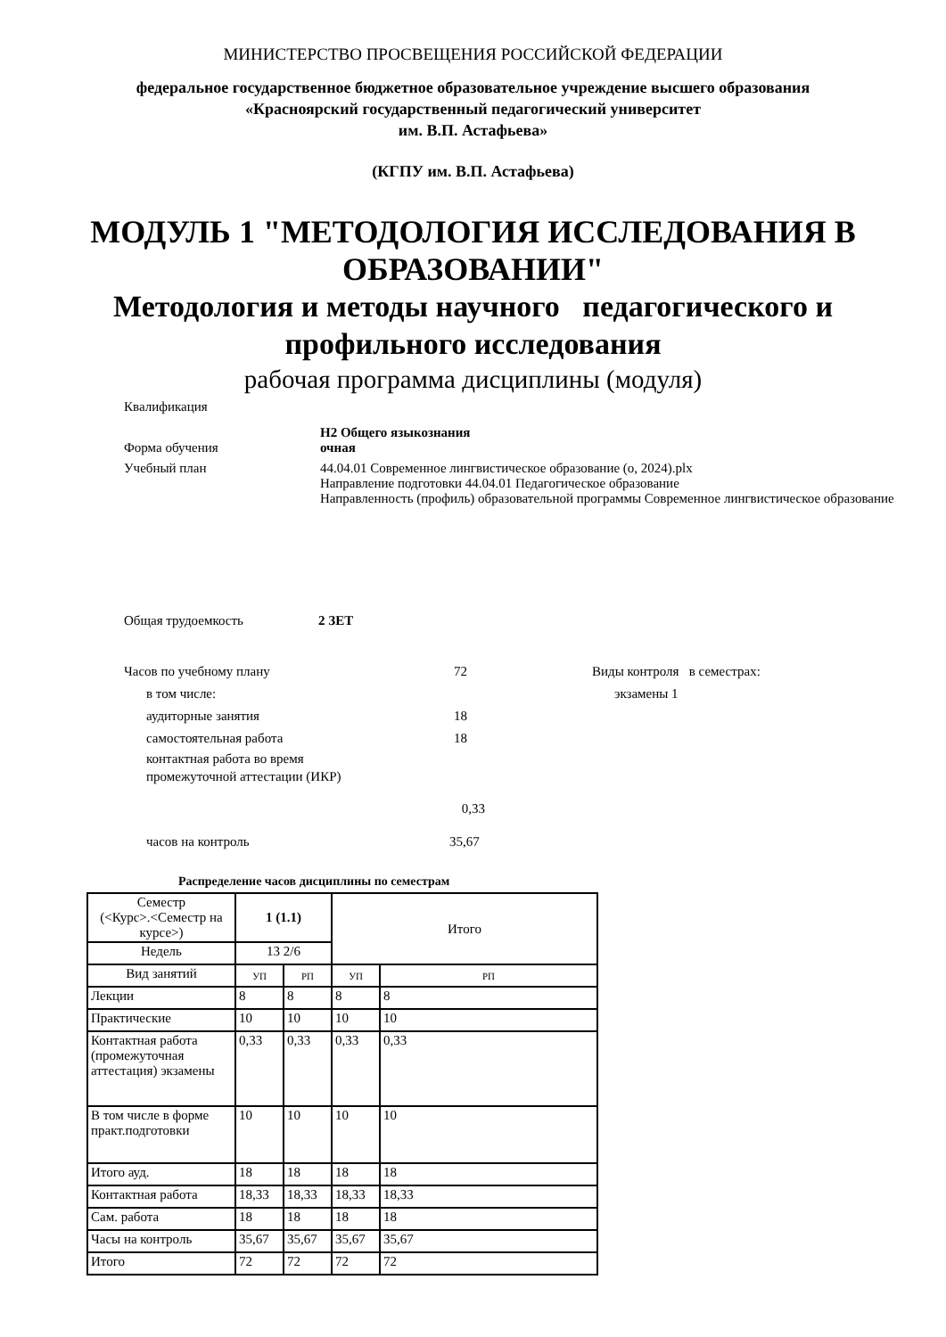МИНИСТЕРСТВО ПРОСВЕЩЕНИЯ РОССИЙСКОЙ ФЕДЕРАЦИИ
федеральное государственное бюджетное образовательное учреждение высшего образования
«Красноярский государственный педагогический университет
им. В.П. Астафьева»
(КГПУ им. В.П. Астафьева)
МОДУЛЬ 1 "МЕТОДОЛОГИЯ ИССЛЕДОВАНИЯ В ОБРАЗОВАНИИ"
Методология и методы научного педагогического и профильного исследования
рабочая программа дисциплины (модуля)
Квалификация
Н2 Общего языкознания
Форма обучения очная
Учебный план 44.04.01 Современное лингвистическое образование (о, 2024).plx
Направление подготовки 44.04.01 Педагогическое образование
Направленность (профиль) образовательной программы Современное лингвистическое образование
Общая трудоемкость 2 ЗЕТ
Часов по учебному плану 72
в том числе:
аудиторные занятия 18
самостоятельная работа 18
контактная работа во время
промежуточной аттестации (ИКР)
0,33
часов на контроль 35,67
Виды контроля в семестрах:
экзамены 1
Распределение часов дисциплины по семестрам
| Семестр (<Курс>.<Семестр на курсе>) | 1 (1.1) | | Итого | |
| Недель | 13 2/6 | | | |
| Вид занятий | УП | РП | УП | РП |
| Лекции | 8 | 8 | 8 | 8 |
| Практические | 10 | 10 | 10 | 10 |
| Контактная работа (промежуточная аттестация) экзамены | 0,33 | 0,33 | 0,33 | 0,33 |
| В том числе в форме практ.подготовки | 10 | 10 | 10 | 10 |
| Итого ауд. | 18 | 18 | 18 | 18 |
| Контактная работа | 18,33 | 18,33 | 18,33 | 18,33 |
| Сам. работа | 18 | 18 | 18 | 18 |
| Часы на контроль | 35,67 | 35,67 | 35,67 | 35,67 |
| Итого | 72 | 72 | 72 | 72 |